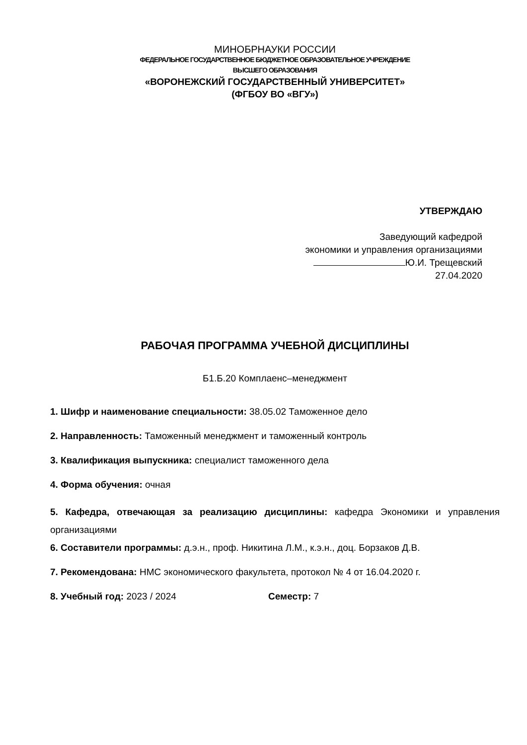МИНОБРНАУКИ РОССИИ
ФЕДЕРАЛЬНОЕ ГОСУДАРСТВЕННОЕ БЮДЖЕТНОЕ ОБРАЗОВАТЕЛЬНОЕ УЧРЕЖДЕНИЕ
ВЫСШЕГО ОБРАЗОВАНИЯ
«ВОРОНЕЖСКИЙ ГОСУДАРСТВЕННЫЙ УНИВЕРСИТЕТ»
(ФГБОУ ВО «ВГУ»)
УТВЕРЖДАЮ
Заведующий кафедрой
экономики и управления организациями
Ю.И. Трещевский
27.04.2020
РАБОЧАЯ ПРОГРАММА УЧЕБНОЙ ДИСЦИПЛИНЫ
Б1.Б.20 Комплаенс–менеджмент
1. Шифр и наименование специальности: 38.05.02 Таможенное дело
2. Направленность: Таможенный менеджмент и таможенный контроль
3. Квалификация выпускника: специалист таможенного дела
4. Форма обучения: очная
5. Кафедра, отвечающая за реализацию дисциплины: кафедра Экономики и управления организациями
6. Составители программы: д.э.н., проф. Никитина Л.М., к.э.н., доц. Борзаков Д.В.
7. Рекомендована: НМС экономического факультета, протокол № 4 от 16.04.2020 г.
8. Учебный год: 2023 / 2024 Семестр: 7